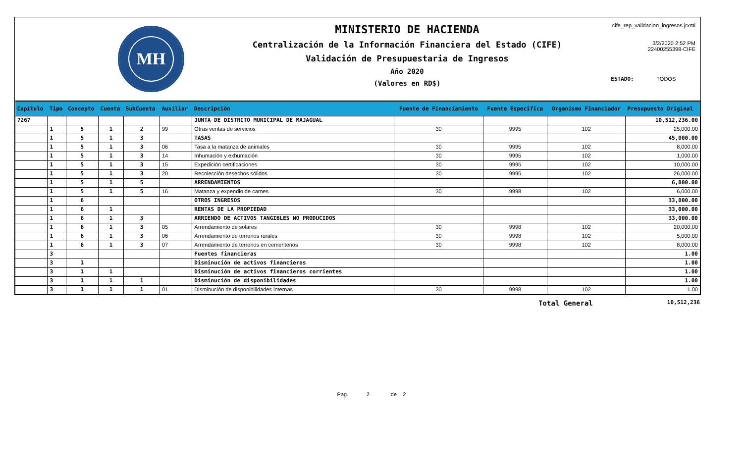MH
MINISTERIO DE HACIENDA
Centralización de la Información Financiera del Estado (CIFE)
Validación de Presupuestaria de Ingresos
Año 2020
(Valores en RD$)
cife_rep_validacion_ingresos.jrxml
3/2/2020 2:52 PM
22400255398-CIFE
ESTADO: TODOS
| Capítulo | Tipo | Concepto | Cuenta | SubCuenta | Auxiliar | Descripción | Fuente de Financiamiento | Fuente Especifica | Organismo Financiador | Presupuesto Original |
| --- | --- | --- | --- | --- | --- | --- | --- | --- | --- | --- |
| 7267 | | | | | | JUNTA DE DISTRITO MUNICIPAL DE MAJAGUAL | | | | 10,512,236.00 |
| | 1 | 5 | 1 | 2 | 99 | Otras ventas de servicios | 30 | 9995 | 102 | 25,000.00 |
| | 1 | 5 | 1 | 3 | | TASAS | | | | 45,000.00 |
| | 1 | 5 | 1 | 3 | 06 | Tasa a la matanza de animales | 30 | 9995 | 102 | 8,000.00 |
| | 1 | 5 | 1 | 3 | 14 | Inhumación y exhumación | 30 | 9995 | 102 | 1,000.00 |
| | 1 | 5 | 1 | 3 | 15 | Expedición certificaciones | 30 | 9995 | 102 | 10,000.00 |
| | 1 | 5 | 1 | 3 | 20 | Recolección desechos sólidos | 30 | 9995 | 102 | 26,000.00 |
| | 1 | 5 | 1 | 5 | | ARRENDAMIENTOS | | | | 6,000.00 |
| | 1 | 5 | 1 | 5 | 16 | Matanza y expendio de carnes | 30 | 9998 | 102 | 6,000.00 |
| | 1 | 6 | | | | OTROS INGRESOS | | | | 33,000.00 |
| | 1 | 6 | 1 | | | RENTAS DE LA PROPIEDAD | | | | 33,000.00 |
| | 1 | 6 | 1 | 3 | | ARRIENDO DE ACTIVOS TANGIBLES NO PRODUCIDOS | | | | 33,000.00 |
| | 1 | 6 | 1 | 3 | 05 | Arrendamiento de solares | 30 | 9998 | 102 | 20,000.00 |
| | 1 | 6 | 1 | 3 | 06 | Arrendamiento de terrenos rurales | 30 | 9998 | 102 | 5,000.00 |
| | 1 | 6 | 1 | 3 | 07 | Arrendamiento de terrenos en cementerios | 30 | 9998 | 102 | 8,000.00 |
| | 3 | | | | | Fuentes financieras | | | | 1.00 |
| | 3 | 1 | | | | Disminución de activos financieros | | | | 1.00 |
| | 3 | 1 | 1 | | | Disminución de activos financieros corrientes | | | | 1.00 |
| | 3 | 1 | 1 | 1 | | Disminución de disponibilidades | | | | 1.00 |
| | 3 | 1 | 1 | 1 | 01 | Disminución de disponibilidades internas | 30 | 9998 | 102 | 1.00 |
Total General 10,512,236
Pag. 2 de 2